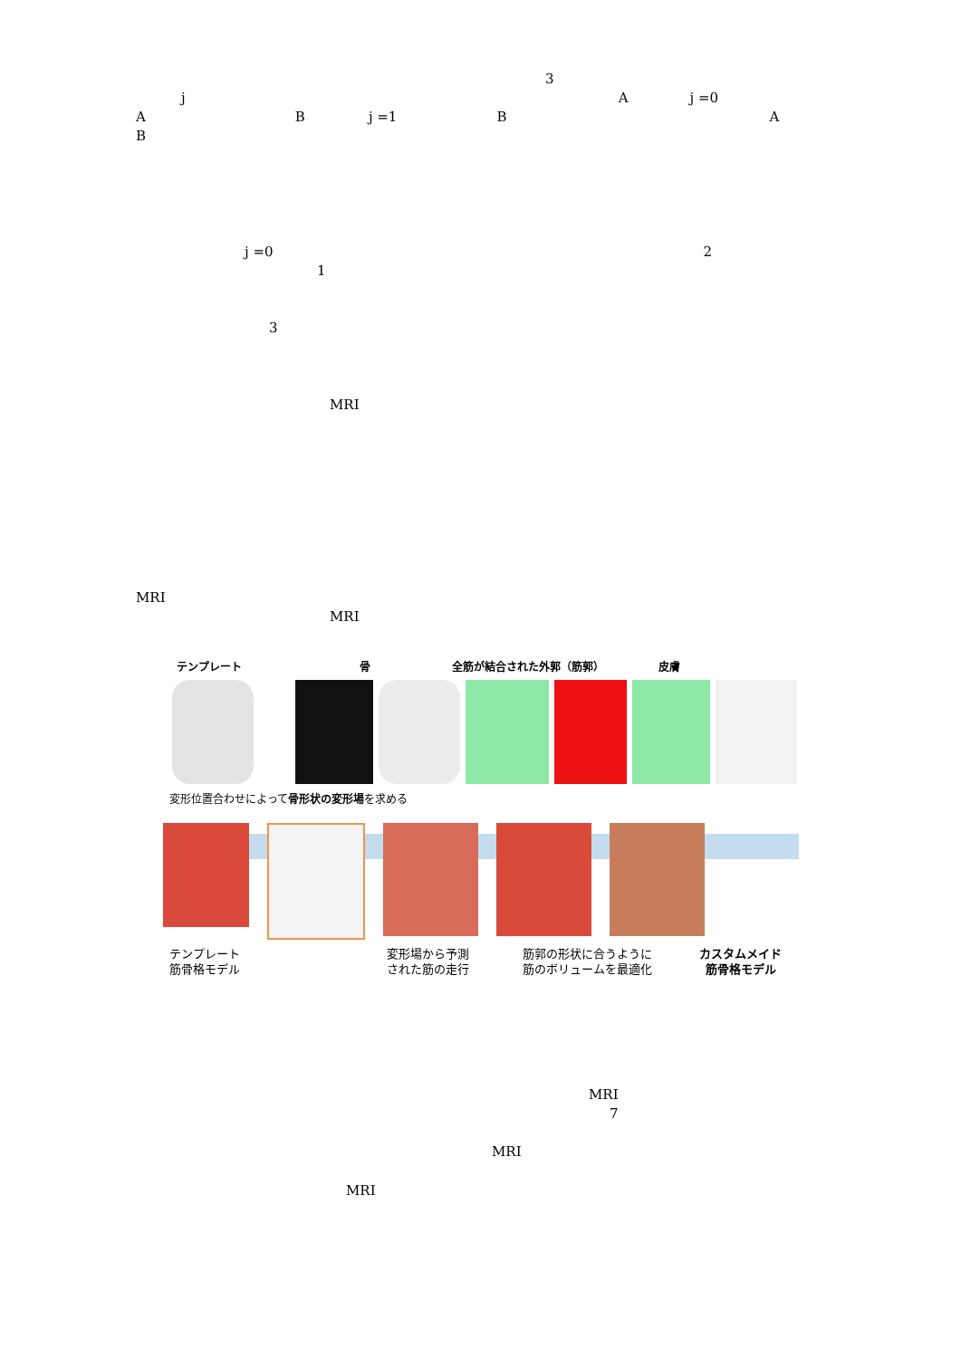3
j A j =0
A B j =1 B A
B
j =0 2
1
3
MRI
MRI
MRI
テンプレート 骨 全筋が結合された外郭（筋郭） 皮膚
変形位置合わせによって骨形状の変形場を求める
テンプレート
筋骨格モデル
変形場から予測
された筋の走行
筋郭の形状に合うように
筋のボリュームを最適化
カスタムメイド
筋骨格モデル
MRI
7
MRI
MRI